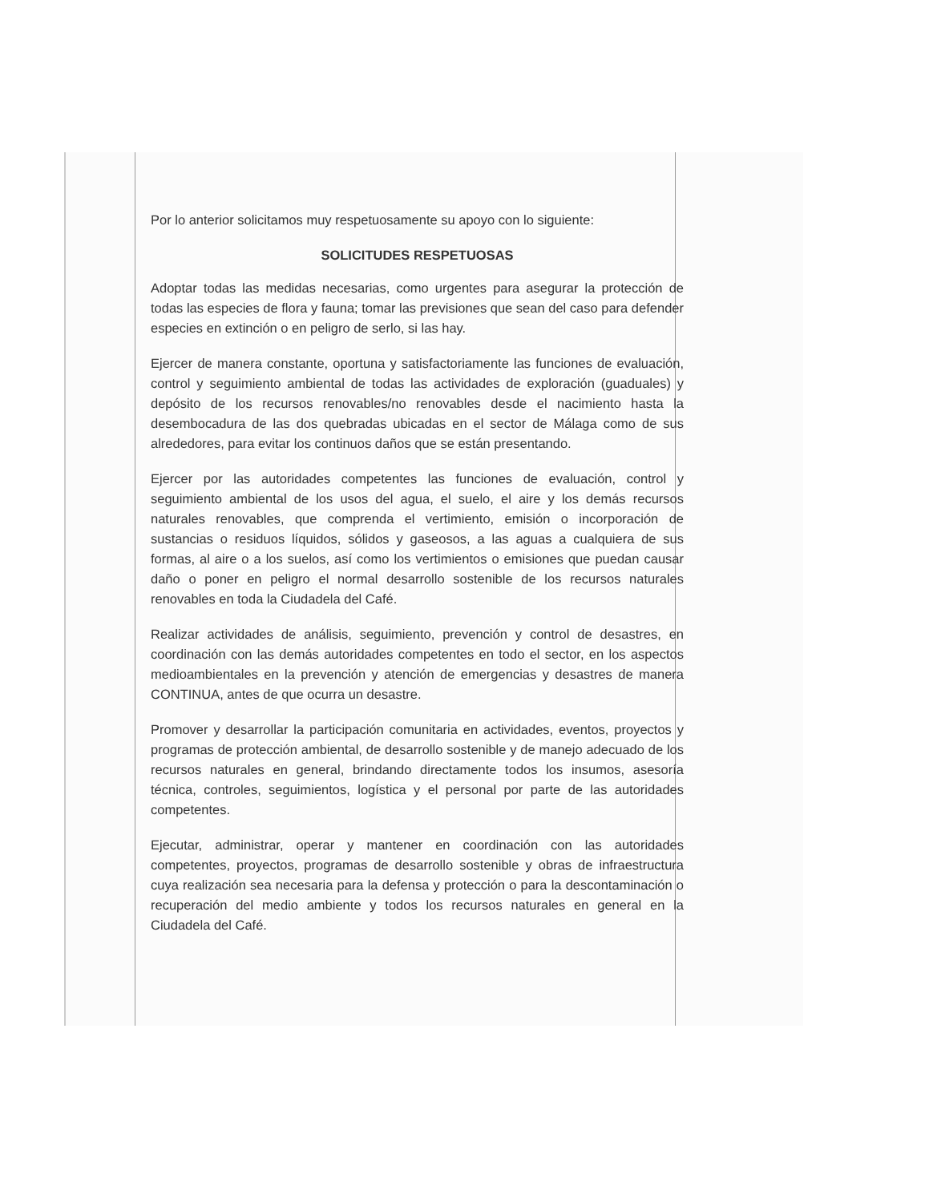Por lo anterior solicitamos muy respetuosamente su apoyo con lo siguiente:
SOLICITUDES RESPETUOSAS
Adoptar todas las medidas necesarias, como urgentes para asegurar la protección de todas las especies de flora y fauna; tomar las previsiones que sean del caso para defender especies en extinción o en peligro de serlo, si las hay.
Ejercer de manera constante, oportuna y satisfactoriamente las funciones de evaluación, control y seguimiento ambiental de todas las actividades de exploración (guaduales) y depósito de los recursos renovables/no renovables desde el nacimiento hasta la desembocadura de las dos quebradas ubicadas en el sector de Málaga como de sus alrededores, para evitar los continuos daños que se están presentando.
Ejercer por las autoridades competentes las funciones de evaluación, control y seguimiento ambiental de los usos del agua, el suelo, el aire y los demás recursos naturales renovables, que comprenda el vertimiento, emisión o incorporación de sustancias o residuos líquidos, sólidos y gaseosos, a las aguas a cualquiera de sus formas, al aire o a los suelos, así como los vertimientos o emisiones que puedan causar daño o poner en peligro el normal desarrollo sostenible de los recursos naturales renovables en toda la Ciudadela del Café.
Realizar actividades de análisis, seguimiento, prevención y control de desastres, en coordinación con las demás autoridades competentes en todo el sector, en los aspectos medioambientales en la prevención y atención de emergencias y desastres de manera CONTINUA, antes de que ocurra un desastre.
Promover y desarrollar la participación comunitaria en actividades, eventos, proyectos y programas de protección ambiental, de desarrollo sostenible y de manejo adecuado de los recursos naturales en general, brindando directamente todos los insumos, asesoría técnica, controles, seguimientos, logística y el personal por parte de las autoridades competentes.
Ejecutar, administrar, operar y mantener en coordinación con las autoridades competentes, proyectos, programas de desarrollo sostenible y obras de infraestructura cuya realización sea necesaria para la defensa y protección o para la descontaminación o recuperación del medio ambiente y todos los recursos naturales en general en la Ciudadela del Café.